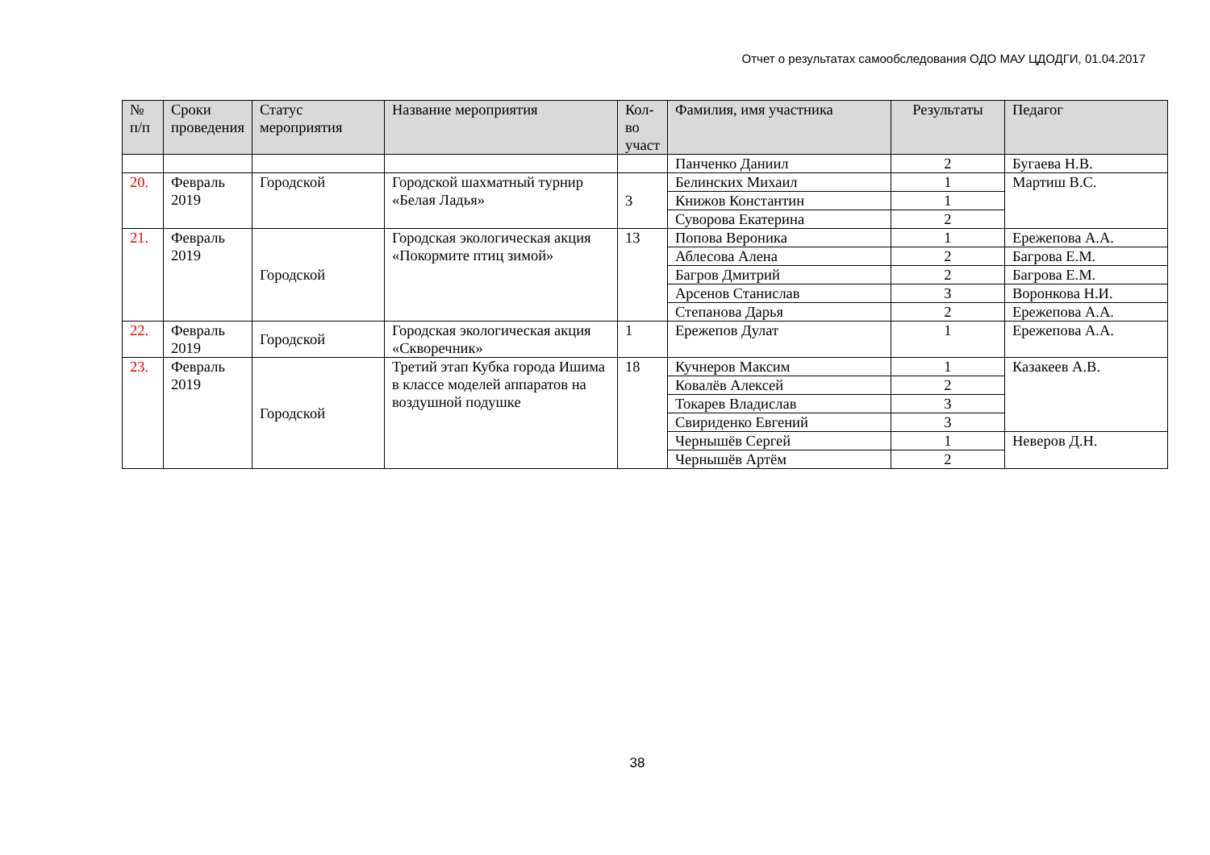Отчет о результатах самообследования ОДО МАУ ЦДОДГИ, 01.04.2017
| № п/п | Сроки проведения | Статус мероприятия | Название мероприятия | Кол-во участ | Фамилия, имя участника | Результаты | Педагог |
| --- | --- | --- | --- | --- | --- | --- | --- |
| | | | | | Панченко Даниил | 2 | Бугаева Н.В. |
| 20. | Февраль 2019 | Городской | Городской шахматный турнир «Белая Ладья» | 3 | Белинских Михаил | 1 | Мартиш В.С. |
| | | | | | Книжов Константин | 1 | |
| | | | | | Суворова Екатерина | 2 | |
| 21. | Февраль 2019 | Городской | Городская экологическая акция «Покормите птиц зимой» | 13 | Попова Вероника | 1 | Ережепова А.А. |
| | | | | | Аблесова Алена | 2 | Багрова Е.М. |
| | | | | | Багров Дмитрий | 2 | Багрова Е.М. |
| | | | | | Арсенов Станислав | 3 | Воронкова Н.И. |
| | | | | | Степанова Дарья | 2 | Ережепова А.А. |
| 22. | Февраль 2019 | Городской | Городская экологическая акция «Скворечник» | 1 | Ережепов Дулат | 1 | Ережепова А.А. |
| 23. | Февраль 2019 | Городской | Третий этап Кубка города Ишима в классе моделей аппаратов на воздушной подушке | 18 | Кучнеров Максим | 1 | Казакеев А.В. |
| | | | | | Ковалёв Алексей | 2 | |
| | | | | | Токарев Владислав | 3 | |
| | | | | | Свириденко Евгений | 3 | |
| | | | | | Чернышёв Сергей | 1 | Неверов Д.Н. |
| | | | | | Чернышёв Артём | 2 | |
38